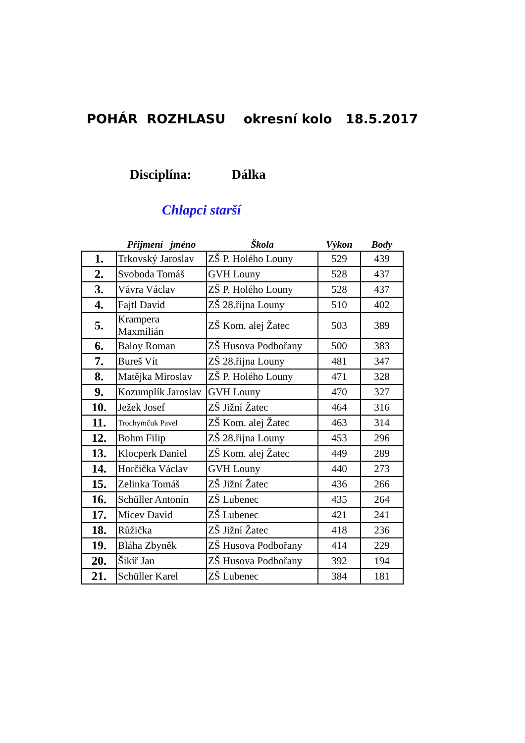POHÁR ROZHLASU okresní kolo 18.5.2017
Disciplína: Dálka
Chlapci starší
| | Přijmení jméno | Škola | Výkon | Body |
| --- | --- | --- | --- | --- |
| 1. | Trkovský Jaroslav | ZŠ P. Holého Louny | 529 | 439 |
| 2. | Svoboda Tomáš | GVH Louny | 528 | 437 |
| 3. | Vávra Václav | ZŠ P. Holého Louny | 528 | 437 |
| 4. | Fajtl David | ZŠ 28.řijna Louny | 510 | 402 |
| 5. | Krampera Maxmilián | ZŠ Kom. alej Žatec | 503 | 389 |
| 6. | Baloy Roman | ZŠ Husova Podbořany | 500 | 383 |
| 7. | Bureš Vít | ZŠ 28.řijna Louny | 481 | 347 |
| 8. | Matějka Miroslav | ZŠ P. Holého Louny | 471 | 328 |
| 9. | Kozumplík Jaroslav | GVH Louny | 470 | 327 |
| 10. | Ježek Josef | ZŠ Jižní Žatec | 464 | 316 |
| 11. | Trochymčuk Pavel | ZŠ Kom. alej Žatec | 463 | 314 |
| 12. | Bohm Filip | ZŠ 28.řijna Louny | 453 | 296 |
| 13. | Klocperk Daniel | ZŠ Kom. alej Žatec | 449 | 289 |
| 14. | Horčička Václav | GVH Louny | 440 | 273 |
| 15. | Zelinka Tomáš | ZŠ Jižní Žatec | 436 | 266 |
| 16. | Schüller Antonín | ZŠ Lubenec | 435 | 264 |
| 17. | Micev David | ZŠ Lubenec | 421 | 241 |
| 18. | Růžička | ZŠ Jižní Žatec | 418 | 236 |
| 19. | Bláha Zbyněk | ZŠ Husova Podbořany | 414 | 229 |
| 20. | Šikíř Jan | ZŠ Husova Podbořany | 392 | 194 |
| 21. | Schüller Karel | ZŠ Lubenec | 384 | 181 |